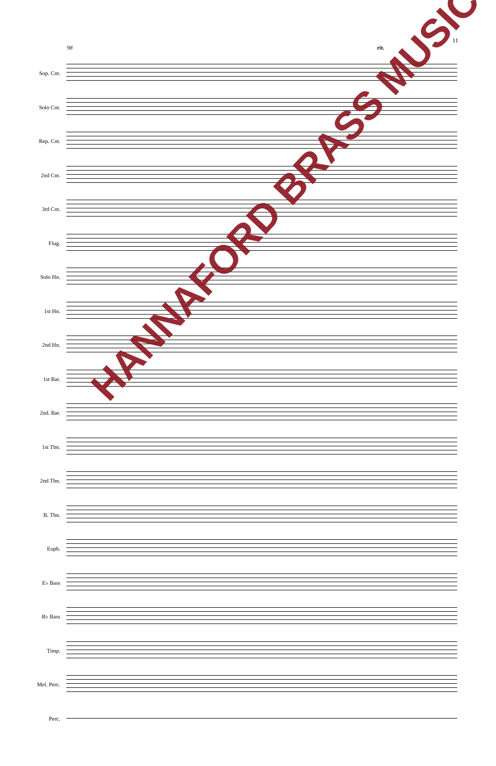11
98 rit.
Sop. Cnt.
Solo Cnt.
Rep. Cnt.
2nd Cnt.
3rd Cnt.
Flug.
Solo Hn.
1st Hn.
2nd Hn.
1st Bar.
2nd. Bar.
1st Tbn.
2nd Tbn.
B. Tbn.
Euph.
E♭ Bass
B♭ Bass
Timp.
Mel. Perc.
Perc.
HANNAFORD BRASS MUSIC